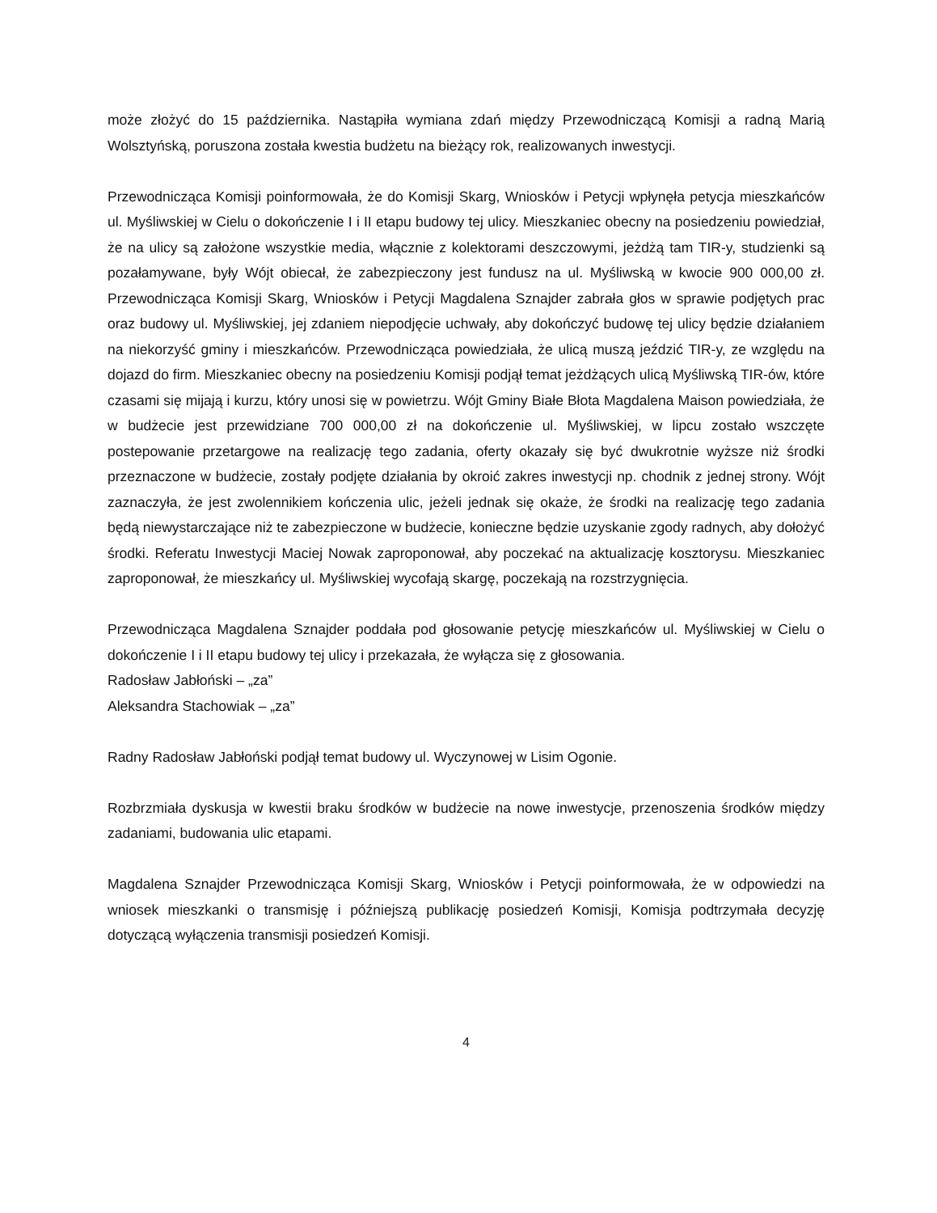może złożyć do 15 października. Nastąpiła wymiana zdań między Przewodniczącą Komisji a radną Marią Wolsztyńską, poruszona została kwestia budżetu na bieżący rok, realizowanych inwestycji.
Przewodnicząca Komisji poinformowała, że do Komisji Skarg, Wniosków i Petycji wpłynęła petycja mieszkańców ul. Myśliwskiej w Cielu o dokończenie I i II etapu budowy tej ulicy. Mieszkaniec obecny na posiedzeniu powiedział, że na ulicy są założone wszystkie media, włącznie z kolektorami deszczowymi, jeżdżą tam TIR-y, studzienki są pozałamywane, były Wójt obiecał, że zabezpieczony jest fundusz na ul. Myśliwską w kwocie 900 000,00 zł. Przewodnicząca Komisji Skarg, Wniosków i Petycji Magdalena Sznajder zabrała głos w sprawie podjętych prac oraz budowy ul. Myśliwskiej, jej zdaniem niepodjęcie uchwały, aby dokończyć budowę tej ulicy będzie działaniem na niekorzyść gminy i mieszkańców. Przewodnicząca powiedziała, że ulicą muszą jeździć TIR-y, ze względu na dojazd do firm. Mieszkaniec obecny na posiedzeniu Komisji podjął temat jeżdżących ulicą Myśliwską TIR-ów, które czasami się mijają i kurzu, który unosi się w powietrzu. Wójt Gminy Białe Błota Magdalena Maison powiedziała, że w budżecie jest przewidziane 700 000,00 zł na dokończenie ul. Myśliwskiej, w lipcu zostało wszczęte postepowanie przetargowe na realizację tego zadania, oferty okazały się być dwukrotnie wyższe niż środki przeznaczone w budżecie, zostały podjęte działania by okroić zakres inwestycji np. chodnik z jednej strony. Wójt zaznaczyła, że jest zwolennikiem kończenia ulic, jeżeli jednak się okaże, że środki na realizację tego zadania będą niewystarczające niż te zabezpieczone w budżecie, konieczne będzie uzyskanie zgody radnych, aby dołożyć środki. Referatu Inwestycji Maciej Nowak zaproponował, aby poczekać na aktualizację kosztorysu. Mieszkaniec zaproponował, że mieszkańcy ul. Myśliwskiej wycofają skargę, poczekają na rozstrzygnięcia.
Przewodnicząca Magdalena Sznajder poddała pod głosowanie petycję mieszkańców ul. Myśliwskiej w Cielu o dokończenie I i II etapu budowy tej ulicy i przekazała, że wyłącza się z głosowania.
Radosław Jabłoński – „za”
Aleksandra Stachowiak – „za”
Radny Radosław Jabłoński podjął temat budowy ul. Wyczynowej w Lisim Ogonie.
Rozbrzmiała dyskusja w kwestii braku środków w budżecie na nowe inwestycje, przenoszenia środków między zadaniami, budowania ulic etapami.
Magdalena Sznajder Przewodnicząca Komisji Skarg, Wniosków i Petycji poinformowała, że w odpowiedzi na wniosek mieszkanki o transmisję i późniejszą publikację posiedzeń Komisji, Komisja podtrzymała decyzję dotyczącą wyłączenia transmisji posiedzeń Komisji.
4